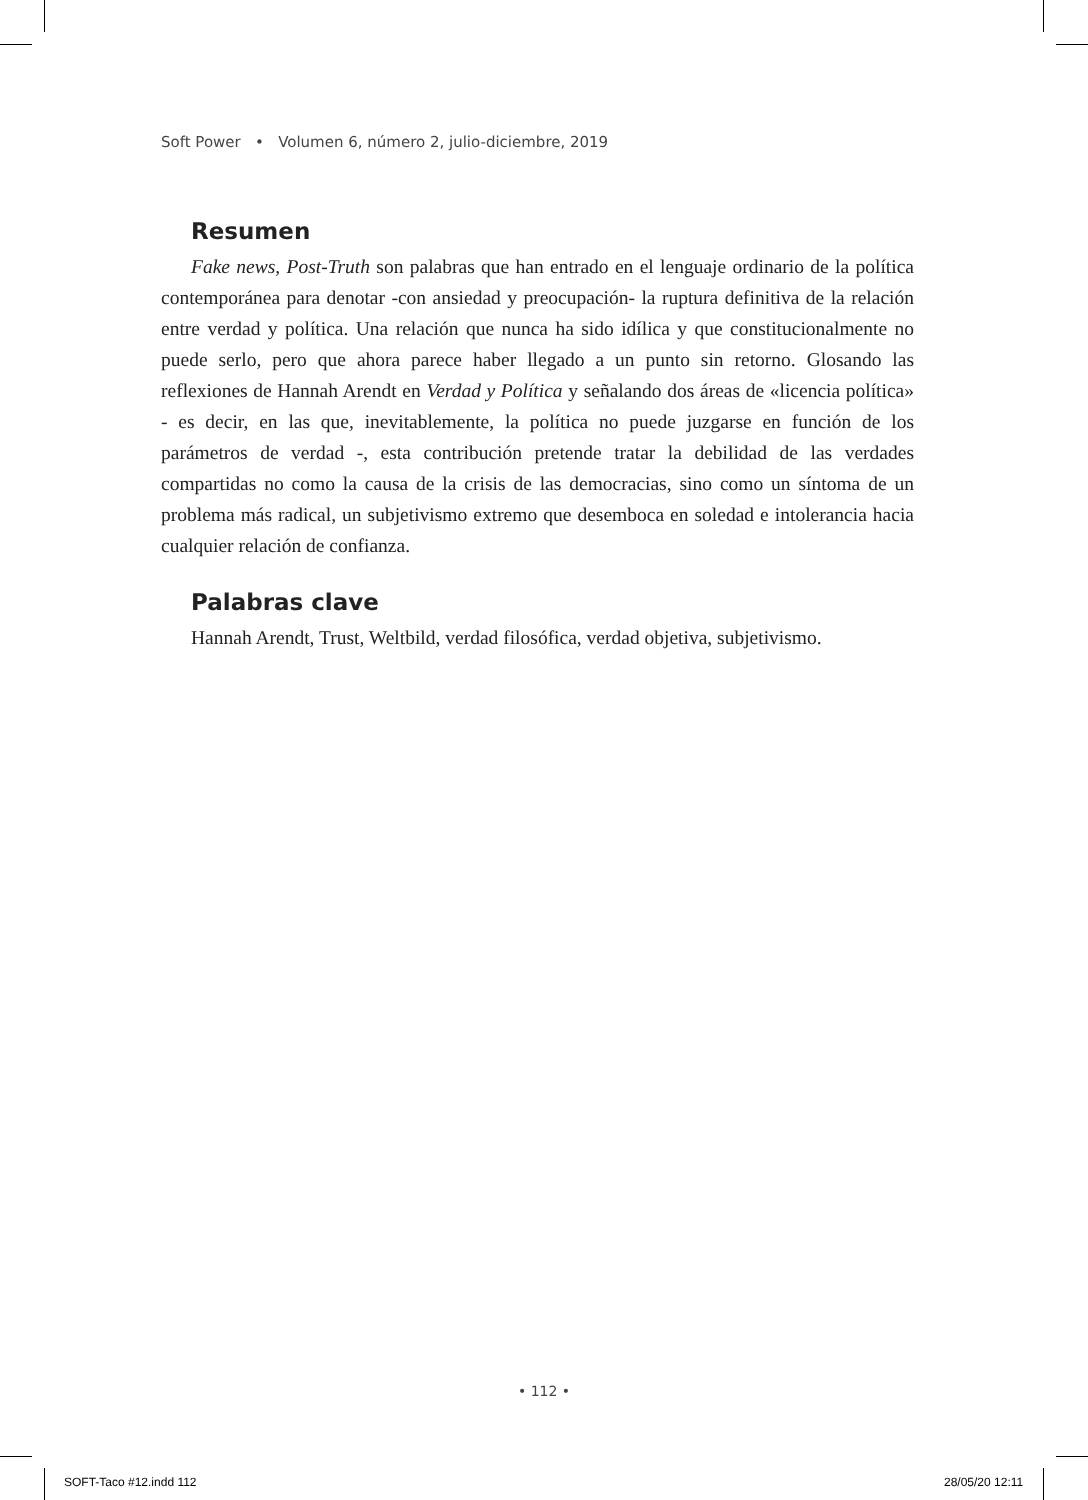Soft Power • Volumen 6, número 2, julio-diciembre, 2019
Resumen
Fake news, Post-Truth son palabras que han entrado en el lenguaje ordinario de la política contemporánea para denotar -con ansiedad y preocupación- la ruptura definitiva de la relación entre verdad y política. Una relación que nunca ha sido idílica y que constitucionalmente no puede serlo, pero que ahora parece haber llegado a un punto sin retorno. Glosando las reflexiones de Hannah Arendt en Verdad y Política y señalando dos áreas de «licencia política» - es decir, en las que, inevitablemente, la política no puede juzgarse en función de los parámetros de verdad -, esta contribución pretende tratar la debilidad de las verdades compartidas no como la causa de la crisis de las democracias, sino como un síntoma de un problema más radical, un subjetivismo extremo que desemboca en soledad e intolerancia hacia cualquier relación de confianza.
Palabras clave
Hannah Arendt, Trust, Weltbild, verdad filosófica, verdad objetiva, subjetivismo.
• 112 •
SOFT-Taco #12.indd 112 28/05/20 12:11